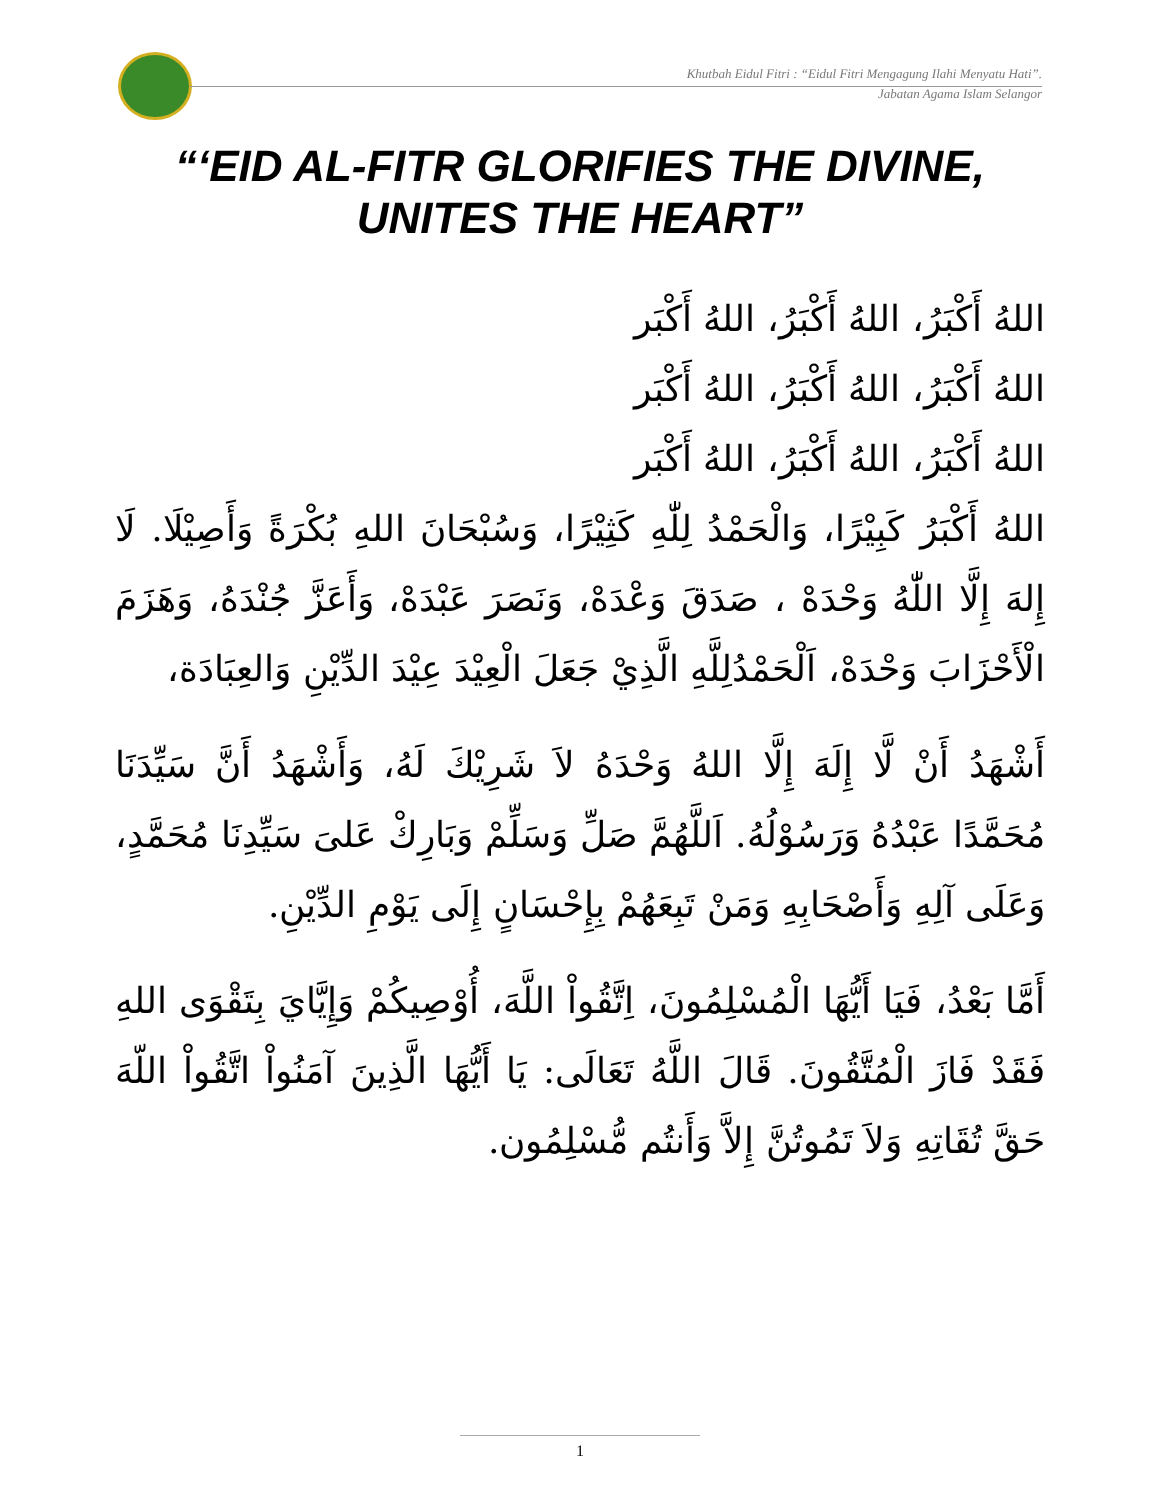Khutbah Eidul Fitri : “Eidul Fitri Mengagung Ilahi Menyatu Hati”.
Jabatan Agama Islam Selangor
“‘EID AL-FITR GLORIFIES THE DIVINE,
UNITES THE HEART”
اللهُ أَكْبَرُ، اللهُ أَكْبَرُ، اللهُ أَكْبَر
اللهُ أَكْبَرُ، اللهُ أَكْبَرُ، اللهُ أَكْبَر
اللهُ أَكْبَرُ، اللهُ أَكْبَرُ، اللهُ أَكْبَر
اللهُ أَكْبَرُ كَبِيْرًا، وَالْحَمْدُ لِلّٰهِ كَثِيْرًا، وَسُبْحَانَ اللهِ بُكْرَةً وَأَصِيْلَا. لَا إِلهَ إِلَّا اللّٰهُ وَحْدَهْ ، صَدَقَ وَعْدَهْ، وَنَصَرَ عَبْدَهْ، وَأَعَزَّ جُنْدَهُ، وَهَزَمَ الْأَحْزَابَ وَحْدَهْ، اَلْحَمْدُلِلَّهِ الَّذِيْ جَعَلَ الْعِيْدَ عِيْدَ الدِّيْنِ وَالعِبَادَة،
أَشْهَدُ أَنْ لَّا إِلَهَ إِلَّا اللهُ وَحْدَهُ لاَ شَرِيْكَ لَهُ، وَأَشْهَدُ أَنَّ سَيِّدَنَا مُحَمَّدًا عَبْدُهُ وَرَسُوْلُهُ. اَللَّهُمَّ صَلِّ وَسَلِّمْ وَبَارِكْ عَلىَ سَيِّدِنَا مُحَمَّدٍ، وَعَلَى آلِهِ وَأَصْحَابِهِ وَمَنْ تَبِعَهُمْ بِإِحْسَانٍ إِلَى يَوْمِ الدِّيْنِ.
أَمَّا بَعْدُ، فَيَا أَيُّهَا الْمُسْلِمُونَ، اِتَّقُواْ اللَّهَ، أُوْصِيكُمْ وَإِيَّايَ بِتَقْوَى اللهِ فَقَدْ فَازَ الْمُتَّقُونَ. قَالَ اللَّهُ تَعَالَى: يَا أَيُّهَا الَّذِينَ آمَنُواْ اتَّقُواْ اللّهَ حَقَّ تُقَاتِهِ وَلاَ تَمُوتُنَّ إِلاَّ وَأَنتُم مُّسْلِمُون.
1